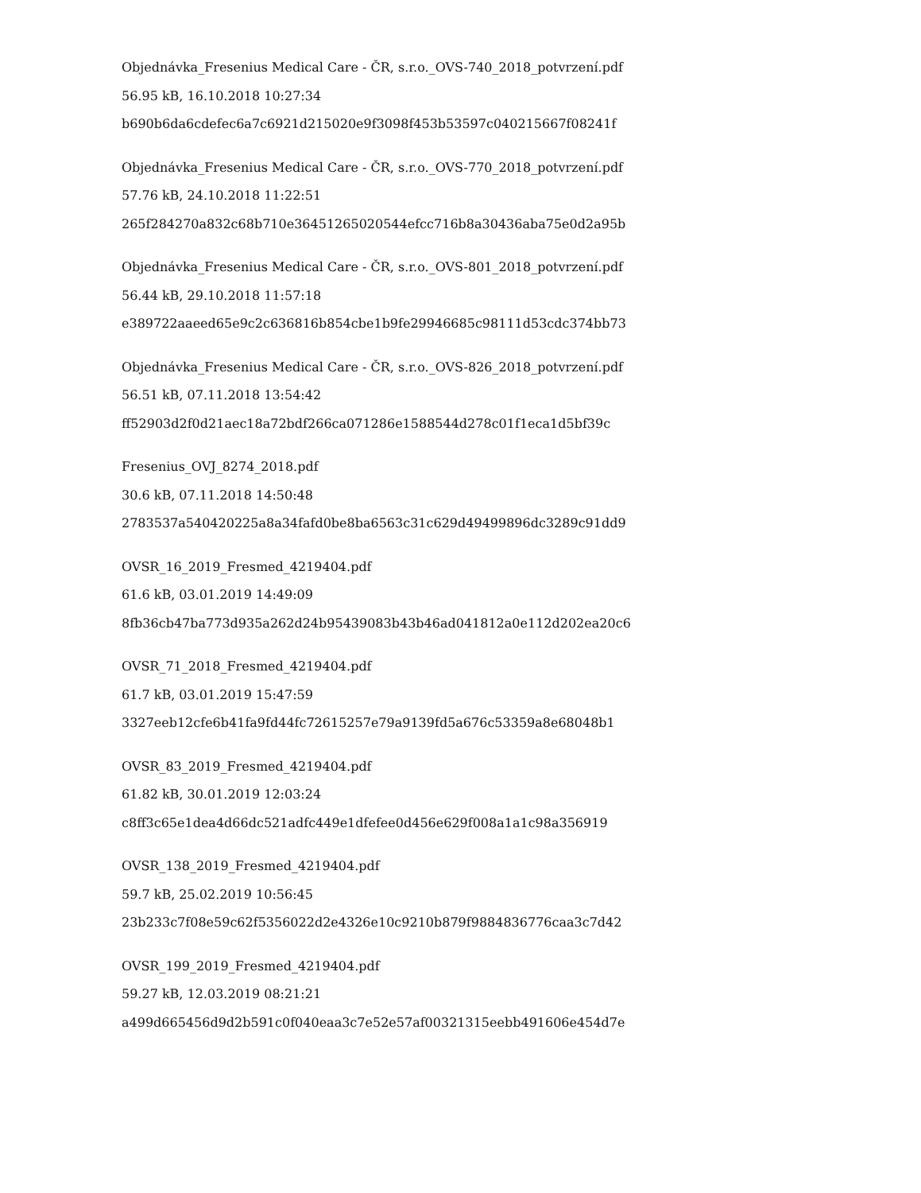Objednávka_Fresenius Medical Care - ČR, s.r.o._OVS-740_2018_potvrzení.pdf
56.95 kB, 16.10.2018 10:27:34
b690b6da6cdefec6a7c6921d215020e9f3098f453b53597c040215667f08241f
Objednávka_Fresenius Medical Care - ČR, s.r.o._OVS-770_2018_potvrzení.pdf
57.76 kB, 24.10.2018 11:22:51
265f284270a832c68b710e36451265020544efcc716b8a30436aba75e0d2a95b
Objednávka_Fresenius Medical Care - ČR, s.r.o._OVS-801_2018_potvrzení.pdf
56.44 kB, 29.10.2018 11:57:18
e389722aaeed65e9c2c636816b854cbe1b9fe29946685c98111d53cdc374bb73
Objednávka_Fresenius Medical Care - ČR, s.r.o._OVS-826_2018_potvrzení.pdf
56.51 kB, 07.11.2018 13:54:42
ff52903d2f0d21aec18a72bdf266ca071286e1588544d278c01f1eca1d5bf39c
Fresenius_OVJ_8274_2018.pdf
30.6 kB, 07.11.2018 14:50:48
2783537a540420225a8a34fafd0be8ba6563c31c629d49499896dc3289c91dd9
OVSR_16_2019_Fresmed_4219404.pdf
61.6 kB, 03.01.2019 14:49:09
8fb36cb47ba773d935a262d24b95439083b43b46ad041812a0e112d202ea20c6
OVSR_71_2018_Fresmed_4219404.pdf
61.7 kB, 03.01.2019 15:47:59
3327eeb12cfe6b41fa9fd44fc72615257e79a9139fd5a676c53359a8e68048b1
OVSR_83_2019_Fresmed_4219404.pdf
61.82 kB, 30.01.2019 12:03:24
c8ff3c65e1dea4d66dc521adfc449e1dfefee0d456e629f008a1a1c98a356919
OVSR_138_2019_Fresmed_4219404.pdf
59.7 kB, 25.02.2019 10:56:45
23b233c7f08e59c62f5356022d2e4326e10c9210b879f9884836776caa3c7d42
OVSR_199_2019_Fresmed_4219404.pdf
59.27 kB, 12.03.2019 08:21:21
a499d665456d9d2b591c0f040eaa3c7e52e57af00321315eebb491606e454d7e